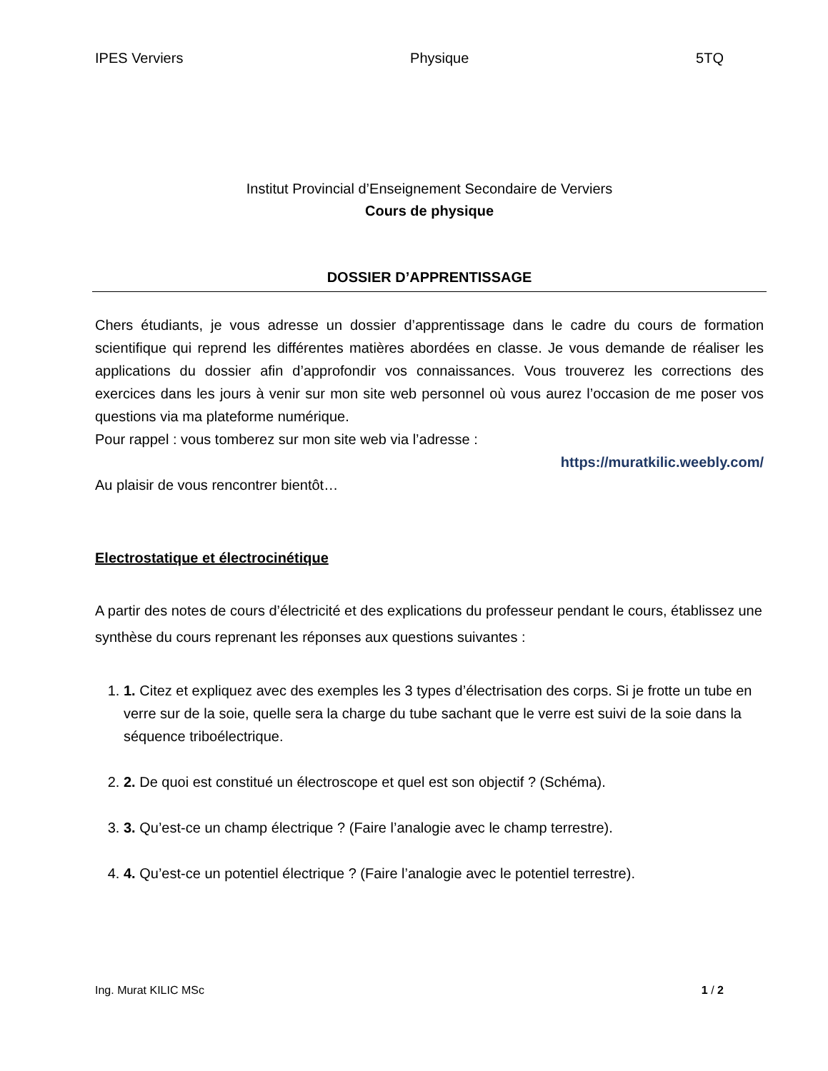IPES Verviers Physique 5TQ
Institut Provincial d’Enseignement Secondaire de Verviers
Cours de physique
DOSSIER D’APPRENTISSAGE
Chers étudiants, je vous adresse un dossier d’apprentissage dans le cadre du cours de formation scientifique qui reprend les différentes matières abordées en classe. Je vous demande de réaliser les applications du dossier afin d’approfondir vos connaissances. Vous trouverez les corrections des exercices dans les jours à venir sur mon site web personnel où vous aurez l’occasion de me poser vos questions via ma plateforme numérique.
Pour rappel : vous tomberez sur mon site web via l’adresse :
https://muratkilic.weebly.com/
Au plaisir de vous rencontrer bientôt…
Electrostatique et électrocinétique
A partir des notes de cours d’électricité et des explications du professeur pendant le cours, établissez une synthèse du cours reprenant les réponses aux questions suivantes :
1. 1. Citez et expliquez avec des exemples les 3 types d’électrisation des corps. Si je frotte un tube en verre sur de la soie, quelle sera la charge du tube sachant que le verre est suivi de la soie dans la séquence triboélectrique.
2. 2. De quoi est constitué un électroscope et quel est son objectif ? (Schéma).
3. 3. Qu’est-ce un champ électrique ? (Faire l’analogie avec le champ terrestre).
4. 4. Qu’est-ce un potentiel électrique ? (Faire l’analogie avec le potentiel terrestre).
Ing. Murat KILIC MSc 1 / 2